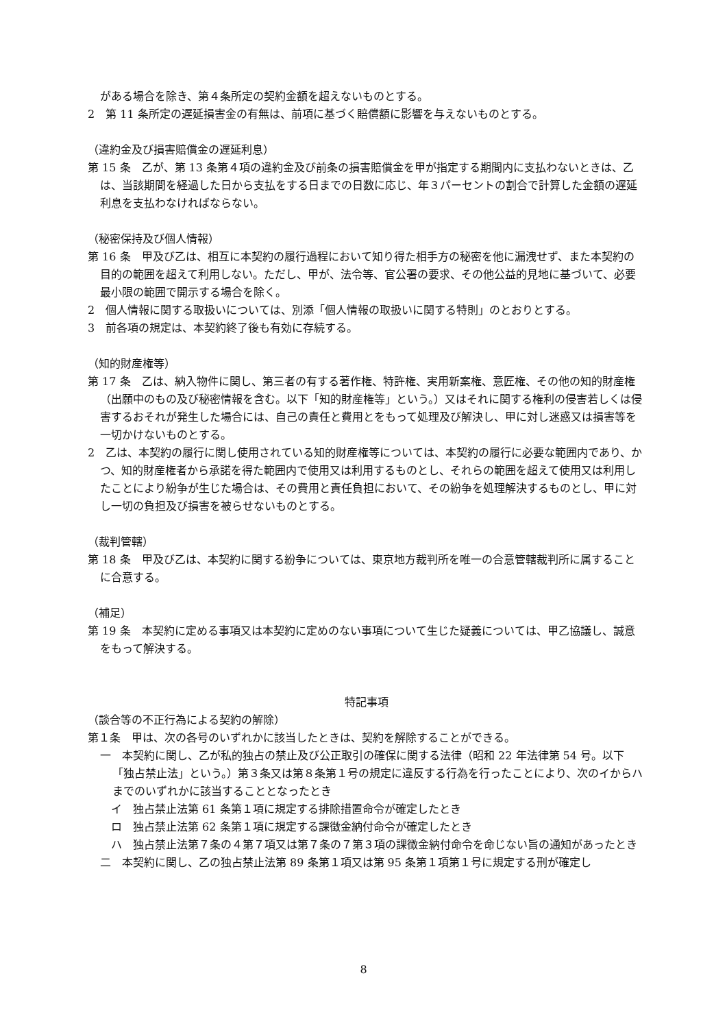がある場合を除き、第４条所定の契約金額を超えないものとする。
2　第 11 条所定の遅延損害金の有無は、前項に基づく賠償額に影響を与えないものとする。
（違約金及び損害賠償金の遅延利息）
第 15 条　乙が、第 13 条第４項の違約金及び前条の損害賠償金を甲が指定する期間内に支払わないときは、乙は、当該期間を経過した日から支払をする日までの日数に応じ、年３パーセントの割合で計算した金額の遅延利息を支払わなければならない。
（秘密保持及び個人情報）
第 16 条　甲及び乙は、相互に本契約の履行過程において知り得た相手方の秘密を他に漏洩せず、また本契約の目的の範囲を超えて利用しない。ただし、甲が、法令等、官公署の要求、その他公益的見地に基づいて、必要最小限の範囲で開示する場合を除く。
2　個人情報に関する取扱いについては、別添「個人情報の取扱いに関する特則」のとおりとする。
3　前各項の規定は、本契約終了後も有効に存続する。
（知的財産権等）
第 17 条　乙は、納入物件に関し、第三者の有する著作権、特許権、実用新案権、意匠権、その他の知的財産権（出願中のもの及び秘密情報を含む。以下「知的財産権等」という。）又はそれに関する権利の侵害若しくは侵害するおそれが発生した場合には、自己の責任と費用とをもって処理及び解決し、甲に対し迷惑又は損害等を一切かけないものとする。
2　乙は、本契約の履行に関し使用されている知的財産権等については、本契約の履行に必要な範囲内であり、かつ、知的財産権者から承諾を得た範囲内で使用又は利用するものとし、それらの範囲を超えて使用又は利用したことにより紛争が生じた場合は、その費用と責任負担において、その紛争を処理解決するものとし、甲に対し一切の負担及び損害を被らせないものとする。
（裁判管轄）
第 18 条　甲及び乙は、本契約に関する紛争については、東京地方裁判所を唯一の合意管轄裁判所に属することに合意する。
（補足）
第 19 条　本契約に定める事項又は本契約に定めのない事項について生じた疑義については、甲乙協議し、誠意をもって解決する。
特記事項
（談合等の不正行為による契約の解除）
第１条　甲は、次の各号のいずれかに該当したときは、契約を解除することができる。
一　本契約に関し、乙が私的独占の禁止及び公正取引の確保に関する法律（昭和 22 年法律第 54 号。以下「独占禁止法」という。）第３条又は第８条第１号の規定に違反する行為を行ったことにより、次のイからハまでのいずれかに該当することとなったとき
イ　独占禁止法第 61 条第１項に規定する排除措置命令が確定したとき
ロ　独占禁止法第 62 条第１項に規定する課徴金納付命令が確定したとき
ハ　独占禁止法第７条の４第７項又は第７条の７第３項の課徴金納付命令を命じない旨の通知があったとき
二　本契約に関し、乙の独占禁止法第 89 条第１項又は第 95 条第１項第１号に規定する刑が確定し
8